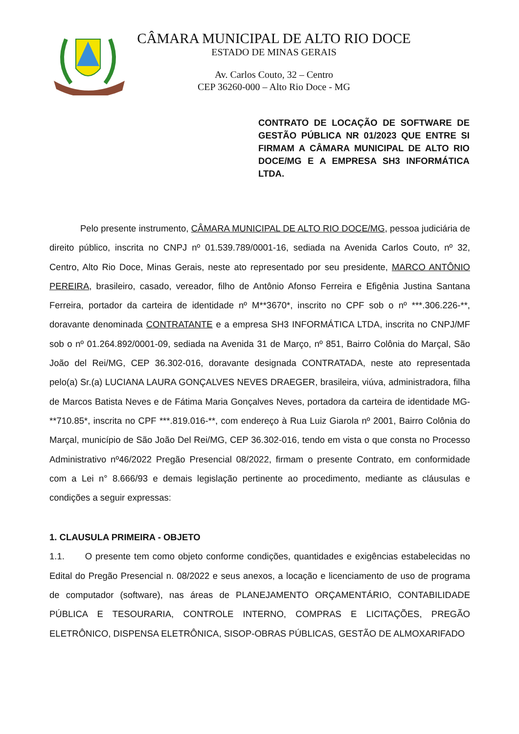CÂMARA MUNICIPAL DE ALTO RIO DOCE
ESTADO DE MINAS GERAIS
Av. Carlos Couto, 32 – Centro
CEP 36260-000 – Alto Rio Doce - MG
CONTRATO DE LOCAÇÃO DE SOFTWARE DE GESTÃO PÚBLICA NR 01/2023 QUE ENTRE SI FIRMAM A CÂMARA MUNICIPAL DE ALTO RIO DOCE/MG E A EMPRESA SH3 INFORMÁTICA LTDA.
Pelo presente instrumento, CÂMARA MUNICIPAL DE ALTO RIO DOCE/MG, pessoa judiciária de direito público, inscrita no CNPJ nº 01.539.789/0001-16, sediada na Avenida Carlos Couto, nº 32, Centro, Alto Rio Doce, Minas Gerais, neste ato representado por seu presidente, MARCO ANTÔNIO PEREIRA, brasileiro, casado, vereador, filho de Antônio Afonso Ferreira e Efigênia Justina Santana Ferreira, portador da carteira de identidade nº M**3670*, inscrito no CPF sob o nº ***.306.226-**, doravante denominada CONTRATANTE e a empresa SH3 INFORMÁTICA LTDA, inscrita no CNPJ/MF sob o nº 01.264.892/0001-09, sediada na Avenida 31 de Março, nº 851, Bairro Colônia do Marçal, São João del Rei/MG, CEP 36.302-016, doravante designada CONTRATADA, neste ato representada pelo(a) Sr.(a) LUCIANA LAURA GONÇALVES NEVES DRAEGER, brasileira, viúva, administradora, filha de Marcos Batista Neves e de Fátima Maria Gonçalves Neves, portadora da carteira de identidade MG-**710.85*, inscrita no CPF ***.819.016-**, com endereço à Rua Luiz Giarola nº 2001, Bairro Colônia do Marçal, município de São João Del Rei/MG, CEP 36.302-016, tendo em vista o que consta no Processo Administrativo nº46/2022 Pregão Presencial 08/2022, firmam o presente Contrato, em conformidade com a Lei n° 8.666/93 e demais legislação pertinente ao procedimento, mediante as cláusulas e condições a seguir expressas:
1. CLAUSULA PRIMEIRA - OBJETO
1.1. O presente tem como objeto conforme condições, quantidades e exigências estabelecidas no Edital do Pregão Presencial n. 08/2022 e seus anexos, a locação e licenciamento de uso de programa de computador (software), nas áreas de PLANEJAMENTO ORÇAMENTÁRIO, CONTABILIDADE PÚBLICA E TESOURARIA, CONTROLE INTERNO, COMPRAS E LICITAÇÕES, PREGÃO ELETRÔNICO, DISPENSA ELETRÔNICA, SISOP-OBRAS PÚBLICAS, GESTÃO DE ALMOXARIFADO